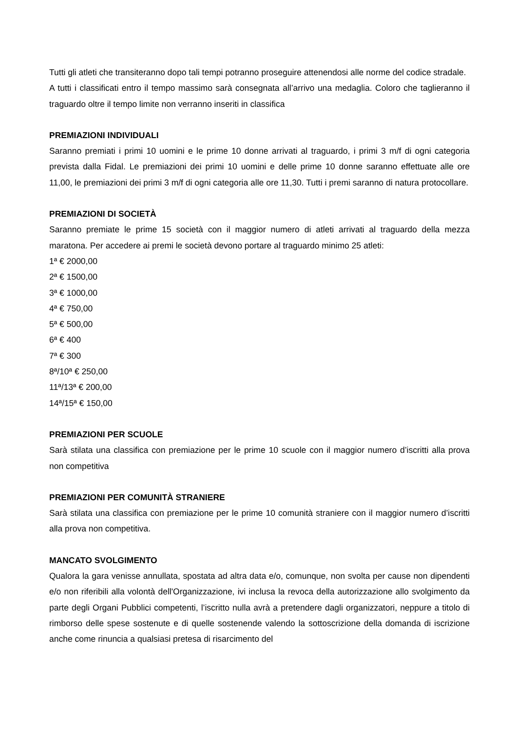Tutti gli atleti che transiteranno dopo tali tempi potranno proseguire attenendosi alle norme del codice stradale.
A tutti i classificati entro il tempo massimo sarà consegnata all’arrivo una medaglia. Coloro che taglieranno il traguardo oltre il tempo limite non verranno inseriti in classifica
PREMIAZIONI INDIVIDUALI
Saranno premiati i primi 10 uomini e le prime 10 donne arrivati al traguardo, i primi 3 m/f di ogni categoria prevista dalla Fidal. Le premiazioni dei primi 10 uomini e delle prime 10 donne saranno effettuate alle ore 11,00, le premiazioni dei primi 3 m/f di ogni categoria alle ore 11,30. Tutti i premi saranno di natura protocollare.
PREMIAZIONI DI SOCIETÀ
Saranno premiate le prime 15 società con il maggior numero di atleti arrivati al traguardo della mezza maratona. Per accedere ai premi le società devono portare al traguardo minimo 25 atleti:
1ª € 2000,00
2ª € 1500,00
3ª € 1000,00
4ª € 750,00
5ª € 500,00
6ª € 400
7ª € 300
8ª/10ª € 250,00
11ª/13ª € 200,00
14ª/15ª € 150,00
PREMIAZIONI PER SCUOLE
Sarà stilata una classifica con premiazione per le prime 10 scuole con il maggior numero d’iscritti alla prova non competitiva
PREMIAZIONI PER COMUNITÀ STRANIERE
Sarà stilata una classifica con premiazione per le prime 10 comunità straniere con il maggior numero d’iscritti alla prova non competitiva.
MANCATO SVOLGIMENTO
Qualora la gara venisse annullata, spostata ad altra data e/o, comunque, non svolta per cause non dipendenti e/o non riferibili alla volontà dell'Organizzazione, ivi inclusa la revoca della autorizzazione allo svolgimento da parte degli Organi Pubblici competenti, l’iscritto nulla avrà a pretendere dagli organizzatori, neppure a titolo di rimborso delle spese sostenute e di quelle sostenende valendo la sottoscrizione della domanda di iscrizione anche come rinuncia a qualsiasi pretesa di risarcimento del